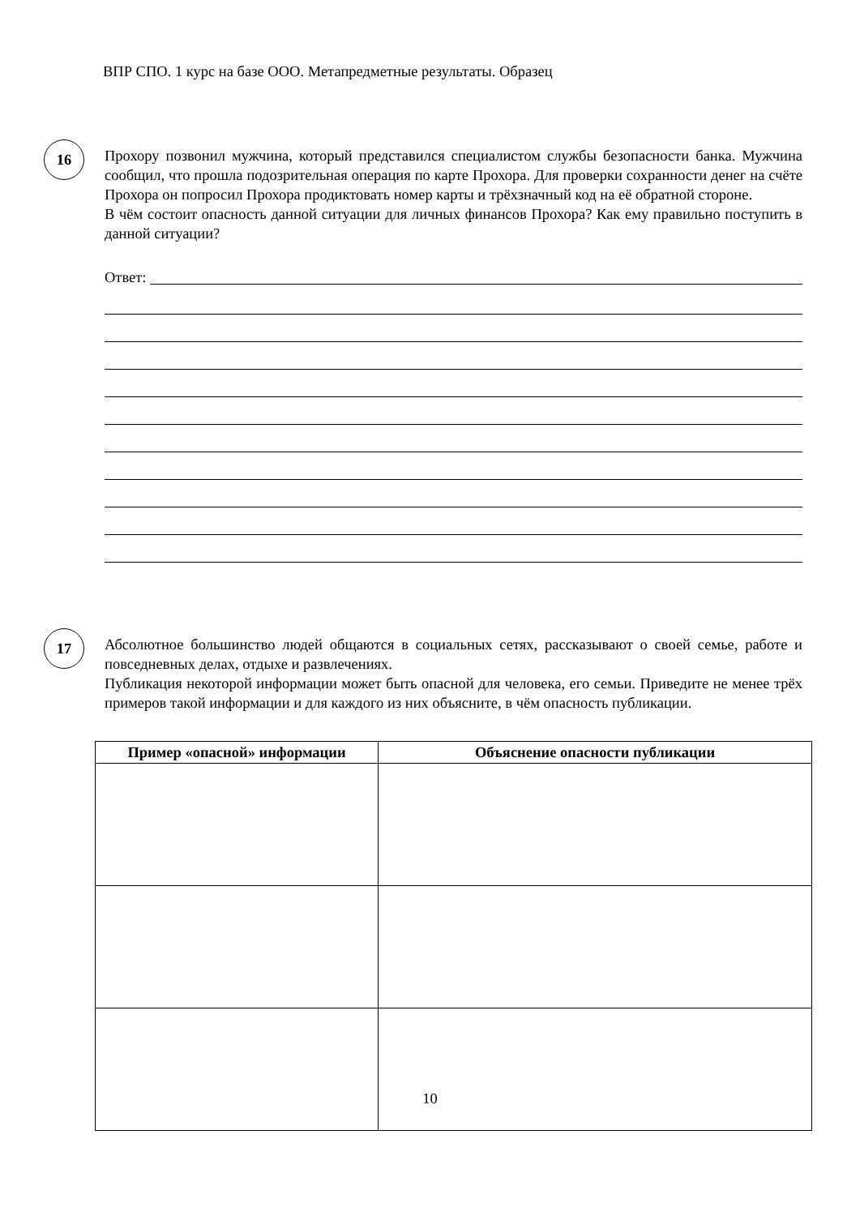ВПР СПО. 1 курс на базе ООО. Метапредметные результаты. Образец
16
Прохору позвонил мужчина, который представился специалистом службы безопасности банка. Мужчина сообщил, что прошла подозрительная операция по карте Прохора. Для проверки сохранности денег на счёте Прохора он попросил Прохора продиктовать номер карты и трёхзначный код на её обратной стороне.
В чём состоит опасность данной ситуации для личных финансов Прохора? Как ему правильно поступить в данной ситуации?
Ответ:
17
Абсолютное большинство людей общаются в социальных сетях, рассказывают о своей семье, работе и повседневных делах, отдыхе и развлечениях.
Публикация некоторой информации может быть опасной для человека, его семьи. Приведите не менее трёх примеров такой информации и для каждого из них объясните, в чём опасность публикации.
| Пример «опасной» информации | Объяснение опасности публикации |
| --- | --- |
10